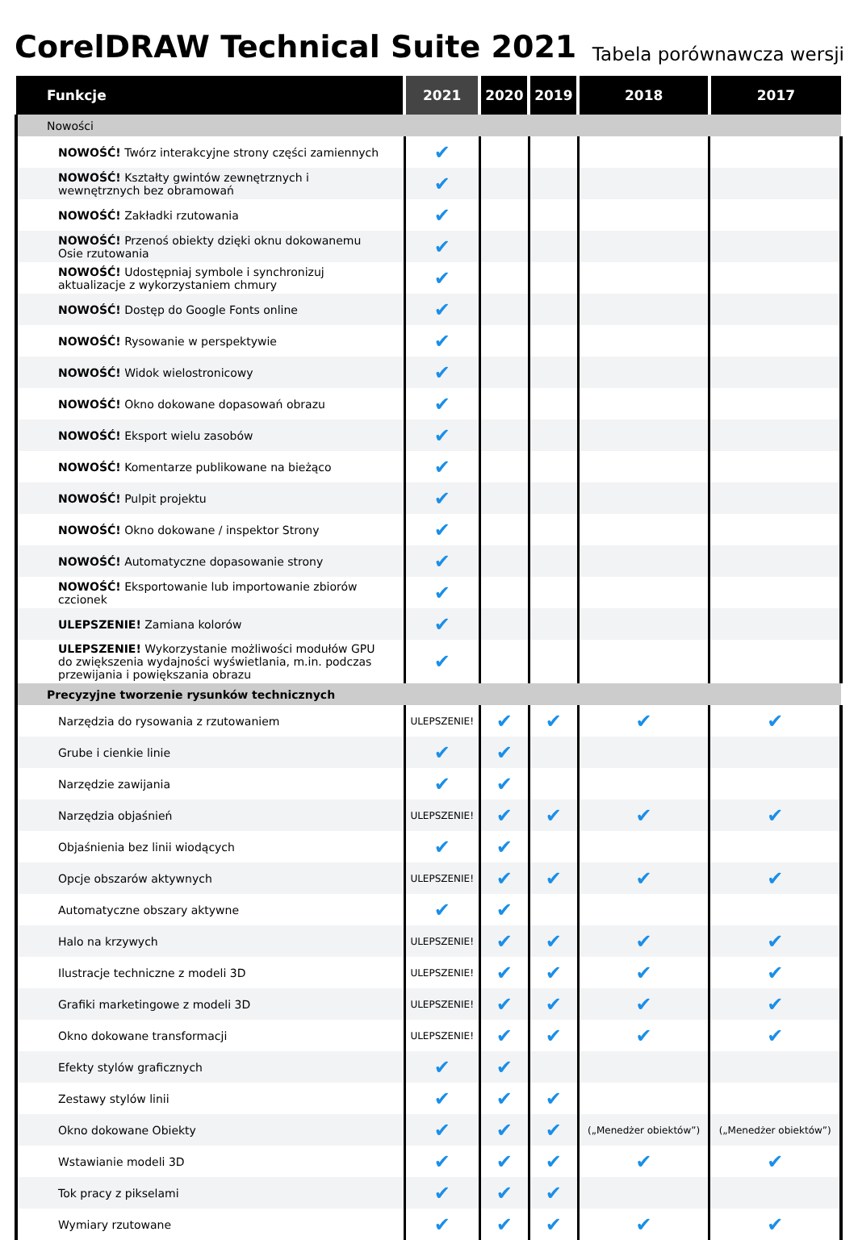CorelDRAW Technical Suite 2021
Tabela porównawcza wersji
| Funkcje | 2021 | 2020 | 2019 | 2018 | 2017 |
| --- | --- | --- | --- | --- | --- |
| Nowości | | | | | |
| NOWOŚĆ! Twórz interakcyjne strony części zamiennych | ✔ | | | | |
| NOWOŚĆ! Kształty gwintów zewnętrznych i wewnętrznych bez obramowań | ✔ | | | | |
| NOWOŚĆ! Zakładki rzutowania | ✔ | | | | |
| NOWOŚĆ! Przenoś obiekty dzięki oknu dokowanemu Osie rzutowania | ✔ | | | | |
| NOWOŚĆ! Udostępniaj symbole i synchronizuj aktualizacje z wykorzystaniem chmury | ✔ | | | | |
| NOWOŚĆ! Dostęp do Google Fonts online | ✔ | | | | |
| NOWOŚĆ! Rysowanie w perspektywie | ✔ | | | | |
| NOWOŚĆ! Widok wielostronicowy | ✔ | | | | |
| NOWOŚĆ! Okno dokowane dopasowań obrazu | ✔ | | | | |
| NOWOŚĆ! Eksport wielu zasobów | ✔ | | | | |
| NOWOŚĆ! Komentarze publikowane na bieżąco | ✔ | | | | |
| NOWOŚĆ! Pulpit projektu | ✔ | | | | |
| NOWOŚĆ! Okno dokowane / inspektor Strony | ✔ | | | | |
| NOWOŚĆ! Automatyczne dopasowanie strony | ✔ | | | | |
| NOWOŚĆ! Eksportowanie lub importowanie zbiorów czcionek | ✔ | | | | |
| ULEPSZENIE! Zamiana kolorów | ✔ | | | | |
| ULEPSZENIE! Wykorzystanie możliwości modułów GPU do zwiększenia wydajności wyświetlania, m.in. podczas przewijania i powiększania obrazu | ✔ | | | | |
| Precyzyjne tworzenie rysunków technicznych | | | | | |
| Narzędzia do rysowania z rzutowaniem | ULEPSZENIE! | ✔ | ✔ | ✔ | ✔ |
| Grube i cienkie linie | ✔ | ✔ | | | |
| Narzędzie zawijania | ✔ | ✔ | | | |
| Narzędzia objaśnień | ULEPSZENIE! | ✔ | ✔ | ✔ | ✔ |
| Objaśnienia bez linii wiodących | ✔ | ✔ | | | |
| Opcje obszarów aktywnych | ULEPSZENIE! | ✔ | ✔ | ✔ | ✔ |
| Automatyczne obszary aktywne | ✔ | ✔ | | | |
| Halo na krzywych | ULEPSZENIE! | ✔ | ✔ | ✔ | ✔ |
| Ilustracje techniczne z modeli 3D | ULEPSZENIE! | ✔ | ✔ | ✔ | ✔ |
| Grafiki marketingowe z modeli 3D | ULEPSZENIE! | ✔ | ✔ | ✔ | ✔ |
| Okno dokowane transformacji | ULEPSZENIE! | ✔ | ✔ | ✔ | ✔ |
| Efekty stylów graficznych | ✔ | ✔ | | | |
| Zestawy stylów linii | ✔ | ✔ | ✔ | | |
| Okno dokowane Obiekty | ✔ | ✔ | ✔ | („Menedżer obiektów”) | („Menedżer obiektów”) |
| Wstawianie modeli 3D | ✔ | ✔ | ✔ | ✔ | ✔ |
| Tok pracy z pikselami | ✔ | ✔ | ✔ | | |
| Wymiary rzutowane | ✔ | ✔ | ✔ | ✔ | ✔ |